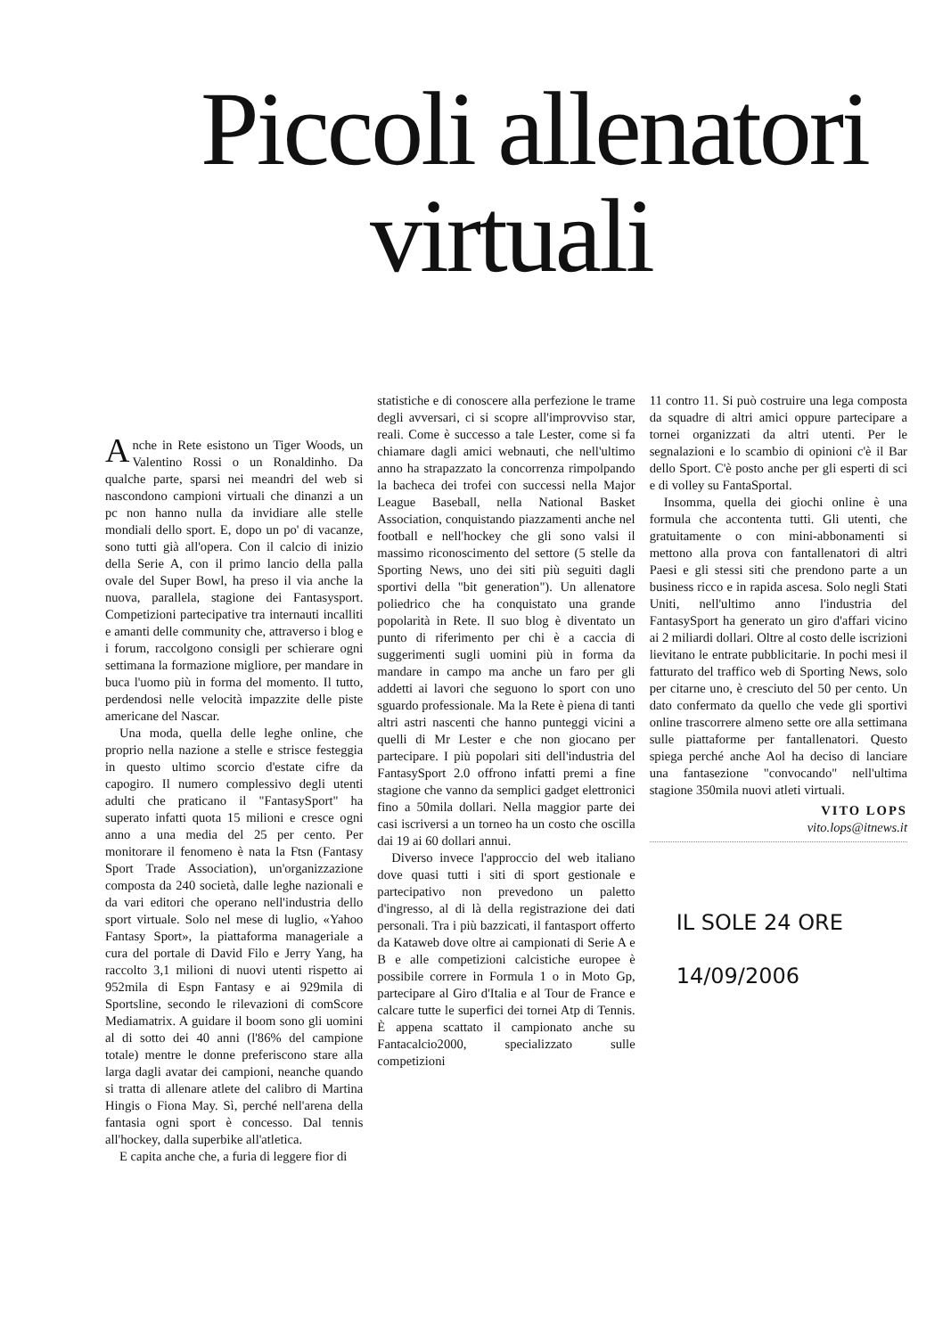Piccoli allenatori
virtuali
Anche in Rete esistono un Tiger Woods, un Valentino Rossi o un Ronaldinho. Da qualche parte, sparsi nei meandri del web si nascondono campioni virtuali che dinanzi a un pc non hanno nulla da invidiare alle stelle mondiali dello sport. E, dopo un po' di vacanze, sono tutti già all'opera. Con il calcio di inizio della Serie A, con il primo lancio della palla ovale del Super Bowl, ha preso il via anche la nuova, parallela, stagione dei Fantasysport. Competizioni partecipative tra internauti incalliti e amanti delle community che, attraverso i blog e i forum, raccolgono consigli per schierare ogni settimana la formazione migliore, per mandare in buca l'uomo più in forma del momento. Il tutto, perdendosi nelle velocità impazzite delle piste americane del Nascar.
Una moda, quella delle leghe online, che proprio nella nazione a stelle e strisce festeggia in questo ultimo scorcio d'estate cifre da capogiro. Il numero complessivo degli utenti adulti che praticano il "FantasySport" ha superato infatti quota 15 milioni e cresce ogni anno a una media del 25 per cento. Per monitorare il fenomeno è nata la Ftsn (Fantasy Sport Trade Association), un'organizzazione composta da 240 società, dalle leghe nazionali e da vari editori che operano nell'industria dello sport virtuale. Solo nel mese di luglio, «Yahoo Fantasy Sport», la piattaforma manageriale a cura del portale di David Filo e Jerry Yang, ha raccolto 3,1 milioni di nuovi utenti rispetto ai 952mila di Espn Fantasy e ai 929mila di Sportsline, secondo le rilevazioni di comScore Mediamatrix. A guidare il boom sono gli uomini al di sotto dei 40 anni (l'86% del campione totale) mentre le donne preferiscono stare alla larga dagli avatar dei campioni, neanche quando si tratta di allenare atlete del calibro di Martina Hingis o Fiona May. Sì, perché nell'arena della fantasia ogni sport è concesso. Dal tennis all'hockey, dalla superbike all'atletica.
E capita anche che, a furia di leggere fior di
statistiche e di conoscere alla perfezione le trame degli avversari, ci si scopre all'improvviso star, reali. Come è successo a tale Lester, come si fa chiamare dagli amici webnauti, che nell'ultimo anno ha strapazzato la concorrenza rimpolpando la bacheca dei trofei con successi nella Major League Baseball, nella National Basket Association, conquistando piazzamenti anche nel football e nell'hockey che gli sono valsi il massimo riconoscimento del settore (5 stelle da Sporting News, uno dei siti più seguiti dagli sportivi della "bit generation"). Un allenatore poliedrico che ha conquistato una grande popolarità in Rete. Il suo blog è diventato un punto di riferimento per chi è a caccia di suggerimenti sugli uomini più in forma da mandare in campo ma anche un faro per gli addetti ai lavori che seguono lo sport con uno sguardo professionale. Ma la Rete è piena di tanti altri astri nascenti che hanno punteggi vicini a quelli di Mr Lester e che non giocano per partecipare. I più popolari siti dell'industria del FantasySport 2.0 offrono infatti premi a fine stagione che vanno da semplici gadget elettronici fino a 50mila dollari. Nella maggior parte dei casi iscriversi a un torneo ha un costo che oscilla dai 19 ai 60 dollari annui.
Diverso invece l'approccio del web italiano dove quasi tutti i siti di sport gestionale e partecipativo non prevedono un paletto d'ingresso, al di là della registrazione dei dati personali. Tra i più bazzicati, il fantasport offerto da Kataweb dove oltre ai campionati di Serie A e B e alle competizioni calcistiche europee è possibile correre in Formula 1 o in Moto Gp, partecipare al Giro d'Italia e al Tour de France e calcare tutte le superfici dei tornei Atp di Tennis. È appena scattato il campionato anche su Fantacalcio2000, specializzato sulle competizioni
11 contro 11. Si può costruire una lega composta da squadre di altri amici oppure partecipare a tornei organizzati da altri utenti. Per le segnalazioni e lo scambio di opinioni c'è il Bar dello Sport. C'è posto anche per gli esperti di sci e di volley su FantaSportal.
Insomma, quella dei giochi online è una formula che accontenta tutti. Gli utenti, che gratuitamente o con mini-abbonamenti si mettono alla prova con fantallenatori di altri Paesi e gli stessi siti che prendono parte a un business ricco e in rapida ascesa. Solo negli Stati Uniti, nell'ultimo anno l'industria del FantasySport ha generato un giro d'affari vicino ai 2 miliardi dollari. Oltre al costo delle iscrizioni lievitano le entrate pubblicitarie. In pochi mesi il fatturato del traffico web di Sporting News, solo per citarne uno, è cresciuto del 50 per cento. Un dato confermato da quello che vede gli sportivi online trascorrere almeno sette ore alla settimana sulle piattaforme per fantallenatori. Questo spiega perché anche Aol ha deciso di lanciare una fantasezione "convocando" nell'ultima stagione 350mila nuovi atleti virtuali.
VITO LOPS
vito.lops@itnews.it
IL SOLE 24 ORE
14/09/2006